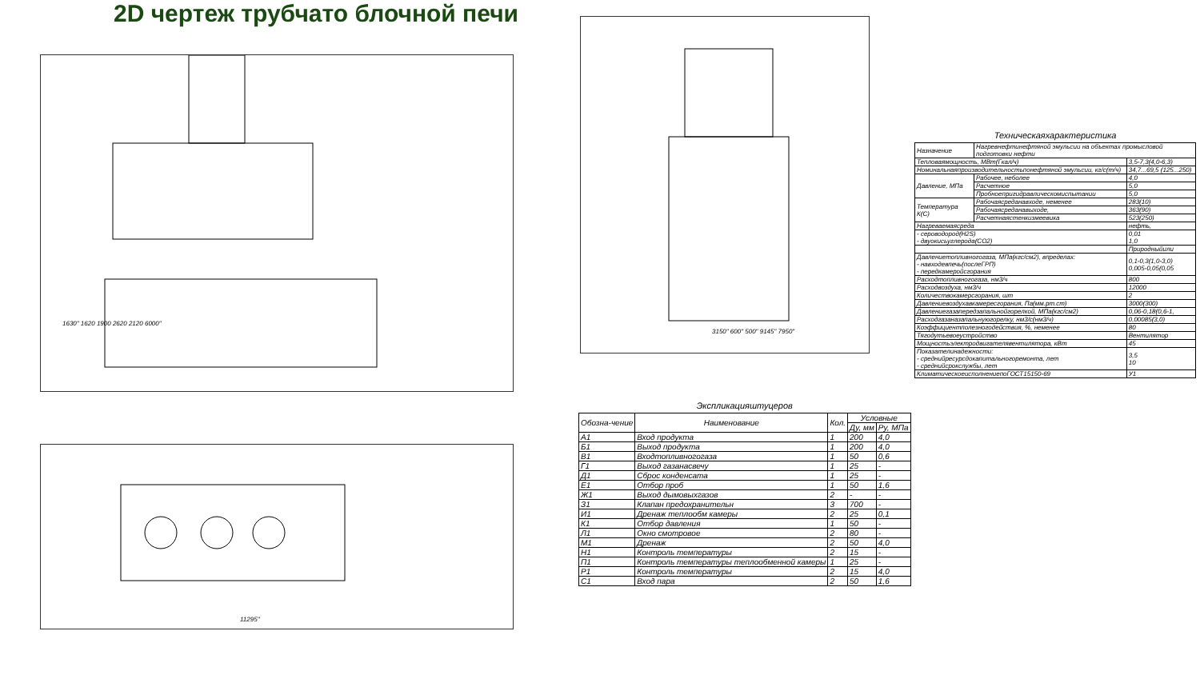2D чертеж трубчато блочной печи
1630" 1620 1900 2620 2120 6000"
11295"
3150" 600" 500" 9145" 7950"
Экспликацияштуцеров
| Обозна-чение | Наименование | Кол. | Условные | |
| --- | --- | --- | --- | --- |
| | | | Ду, мм | Ру, МПа |
| А1 | Вход продукта | 1 | 200 | 4,0 |
| Б1 | Выход продукта | 1 | 200 | 4,0 |
| В1 | Входтопливногогаза | 1 | 50 | 0,6 |
| Г1 | Выход газанасвечу | 1 | 25 | - |
| Д1 | Сброс конденсата | 1 | 25 | - |
| Е1 | Отбор проб | 1 | 50 | 1,6 |
| Ж1 | Выход дымовыхгазов | 2 | - | - |
| З1 | Клапан предохранительн | 3 | 700 | - |
| И1 | Дренаж теплообм камеры | 2 | 25 | 0,1 |
| К1 | Отбор давления | 1 | 50 | - |
| Л1 | Окно смотровое | 2 | 80 | - |
| М1 | Дренаж | 2 | 50 | 4,0 |
| Н1 | Контроль температуры | 2 | 15 | - |
| П1 | Контроль температуры теплообменной камеры | 1 | 25 | - |
| Р1 | Контроль температуры | 2 | 15 | 4,0 |
| С1 | Вход пара | 2 | 50 | 1,6 |
Техническаяхарактеристика
| Назначение | Нагревнефтинефтяной эмульсии на объектах промысловой подготовки нефти | |
| Тепловаямощность, МВт(Гкал/ч) | | 3,5-7,3(4,0-6,3) |
| Номинальнаяпроизводительностьпонефтяной эмульсии, кг/с(т/ч) | | 34,7...69,5 (125...250) |
| Давление, МПа | Рабочее, неболее | 4,0 |
| | Расчетное | 5,0 |
| | Пробноепригидравлическомиспытании | 5,0 |
| Температура К(С) | Рабочаясреданавходе, неменее | 283(10) |
| | Рабочаясреданавыходе, | 363(90) |
| | Расчетнаястенкизмеевика | 523(250) |
| Нагреваемаясреда | | нефть, |
| - сероводород(H2S) - двуокисьуглерода(CO2) | | 0,01 1,0 |
| | | Природныйили |
| Давлениетопливногогаза, МПа(кгс/см2), впределах: - навходевпечь(послеГРП) - передкамеройсгорания | | 0,1-0,3(1,0-3,0) 0,005-0,05(0,05 |
| Расходтопливногогаза, нм3/ч | | 800 |
| Расходвоздуха, нм3/ч | | 12000 |
| Количествокамерсгорания, шт | | 2 |
| Давлениевоздухавкамересгорания, Па(мм.рт.ст) | | 3000(300) |
| Давлениегазапередзапальнойгорелкой, МПа(кгс/см2) | | 0,06-0,18(0,6-1, |
| Расходгазаназапальнуюгорелку, нм3/с(нм3/ч) | | 0,00085(3,0) |
| Коэффициентполезногодействия, %, неменее | | 80 |
| Тягодутьевоеустройство | | Вентилятор |
| Мощностьэлектродвигателявентилятора, кВт | | 45 |
| Показателинадежности: - среднийресурсдокапитальногоремонта, лет - среднийсрокслужбы, лет | | 3,5 10 |
| КлиматическоеисполнениепоГОСТ15150-69 | | У1 |